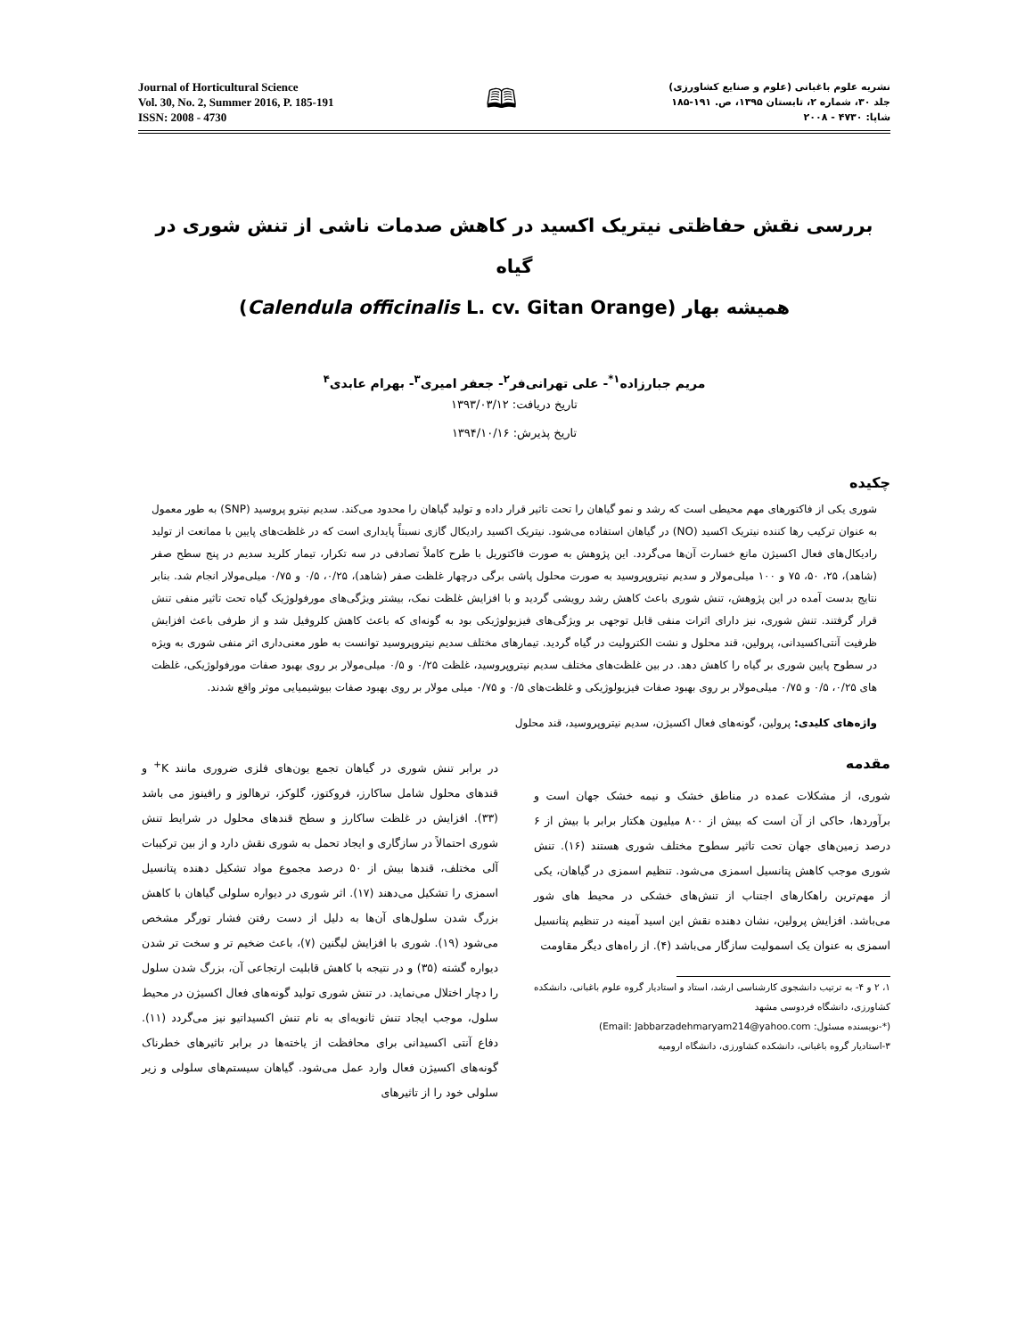Journal of Horticultural Science
Vol. 30, No. 2, Summer 2016, P. 185-191
ISSN: 2008 - 4730
🕮
نشریه علوم باغبانی (علوم و صنایع کشاورزی)
جلد ۳۰، شماره ۲، تابستان ۱۳۹۵، ص. ۱۹۱-۱۸۵
شاپا: ۴۷۳۰ - ۲۰۰۸
بررسی نقش حفاظتی نیتریک اکسید در کاهش صدمات ناشی از تنش شوری در گیاه
همیشه بهار (Calendula officinalis L. cv. Gitan Orange)
مریم جبارزاده<sup>۱*</sup>- علی تهرانی‌فر<sup>۲</sup>- جعفر امیری<sup>۳</sup>- بهرام عابدی<sup>۴</sup>
تاریخ دریافت: ۱۳۹۳/۰۳/۱۲
تاریخ پذیرش: ۱۳۹۴/۱۰/۱۶
چکیده
شوری یکی از فاکتورهای مهم محیطی است که رشد و نمو گیاهان را تحت تاثیر قرار داده و تولید گیاهان را محدود می‌کند. سدیم نیترو پروسید (SNP) به طور معمول به عنوان ترکیب رها کننده نیتریک اکسید (NO) در گیاهان استفاده می‌شود. نیتریک اکسید رادیکال گازی نسبتاً پایداری است که در غلظت‌های پایین با ممانعت از تولید رادیکال‌های فعال اکسیژن مانع خسارت آن‌ها می‌گردد. این پژوهش به صورت فاکتوریل با طرح کاملاً تصادفی در سه تکرار، تیمار کلرید سدیم در پنج سطح صفر (شاهد)، ۲۵، ۵۰، ۷۵ و ۱۰۰ میلی‌مولار و سدیم نیتروپروسید به صورت محلول پاشی برگی درچهار غلظت صفر (شاهد)، ۰/۲۵، ۰/۵ و ۰/۷۵ میلی‌مولار انجام شد. بنابر نتایج بدست آمده در این پژوهش، تنش شوری باعث کاهش رشد رویشی گردید و با افزایش غلظت نمک، بیشتر ویژگی‌های مورفولوژیک گیاه تحت تاثیر منفی تنش قرار گرفتند. تنش شوری، نیز دارای اثرات منفی قابل توجهی بر ویژگی‌های فیزیولوژیکی بود به گونه‌ای که باعث کاهش کلروفیل شد و از طرفی باعث افزایش ظرفیت آنتی‌اکسیدانی، پرولین، قند محلول و نشت الکترولیت در گیاه گردید. تیمارهای مختلف سدیم نیتروپروسید توانست به طور معنی‌داری اثر منفی شوری به ویژه در سطوح پایین شوری بر گیاه را کاهش دهد. در بین غلظت‌های مختلف سدیم نیتروپروسید، غلظت ۰/۲۵ و ۰/۵ میلی‌مولار بر روی بهبود صفات مورفولوژیکی، غلظت های ۰/۲۵، ۰/۵ و ۰/۷۵ میلی‌مولار بر روی بهبود صفات فیزیولوژیکی و غلظت‌های ۰/۵ و ۰/۷۵ میلی مولار بر روی بهبود صفات بیوشیمیایی موثر واقع شدند.
واژه‌های کلیدی: پرولین، گونه‌های فعال اکسیژن، سدیم نیتروپروسید، قند محلول
مقدمه
شوری، از مشکلات عمده در مناطق خشک و نیمه خشک جهان است و برآوردها، حاکی از آن است که بیش از ۸۰۰ میلیون هکتار برابر با بیش از ۶ درصد زمین‌های جهان تحت تاثیر سطوح مختلف شوری هستند (۱۶). تنش شوری موجب کاهش پتانسیل اسمزی می‌شود. تنظیم اسمزی در گیاهان، یکی از مهم‌ترین راهکارهای اجتناب از تنش‌های خشکی در محیط های شور می‌باشد. افزایش پرولین، نشان دهنده نقش این اسید آمینه در تنظیم پتانسیل اسمزی به عنوان یک اسمولیت سازگار می‌باشد (۴). از راه‌های دیگر مقاومت
۱، ۲ و ۴- به ترتیب دانشجوی کارشناسی ارشد، استاد و استادیار گروه علوم باغبانی، دانشکده کشاورزی، دانشگاه فردوسی مشهد
(*-نویسنده مسئول: Email: Jabbarzadehmaryam214@yahoo.com)
۳-استادیار گروه باغبانی، دانشکده کشاورزی، دانشگاه ارومیه
در برابر تنش شوری در گیاهان تجمع یون‌های فلزی ضروری مانند K<sup>+</sup> و قندهای محلول شامل ساکارز، فروکتوز، گلوکز، ترهالوز و رافینوز می باشد (۳۳). افزایش در غلظت ساکارز و سطح قندهای محلول در شرایط تنش شوری احتمالاً در سازگاری و ایجاد تحمل به شوری نقش دارد و از بین ترکیبات آلی مختلف، قندها بیش از ۵۰ درصد مجموع مواد تشکیل دهنده پتانسیل اسمزی را تشکیل می‌دهند (۱۷). اثر شوری در دیواره سلولی گیاهان با کاهش بزرگ شدن سلول‌های آن‌ها به دلیل از دست رفتن فشار تورگر مشخص می‌شود (۱۹). شوری با افزایش لیگنین (۷)، باعث ضخیم تر و سخت تر شدن دیواره گشته (۳۵) و در نتیجه با کاهش قابلیت ارتجاعی آن، بزرگ شدن سلول را دچار اختلال می‌نماید. در تنش شوری تولید گونه‌های فعال اکسیژن در محیط سلول، موجب ایجاد تنش ثانویه‌ای به نام تنش اکسیداتیو نیز می‌گردد (۱۱). دفاع آنتی اکسیدانی برای محافظت از یاخته‌ها در برابر تاثیرهای خطرناک گونه‌های اکسیژن فعال وارد عمل می‌شود. گیاهان سیستم‌های سلولی و زیر سلولی خود را از تاثیرهای